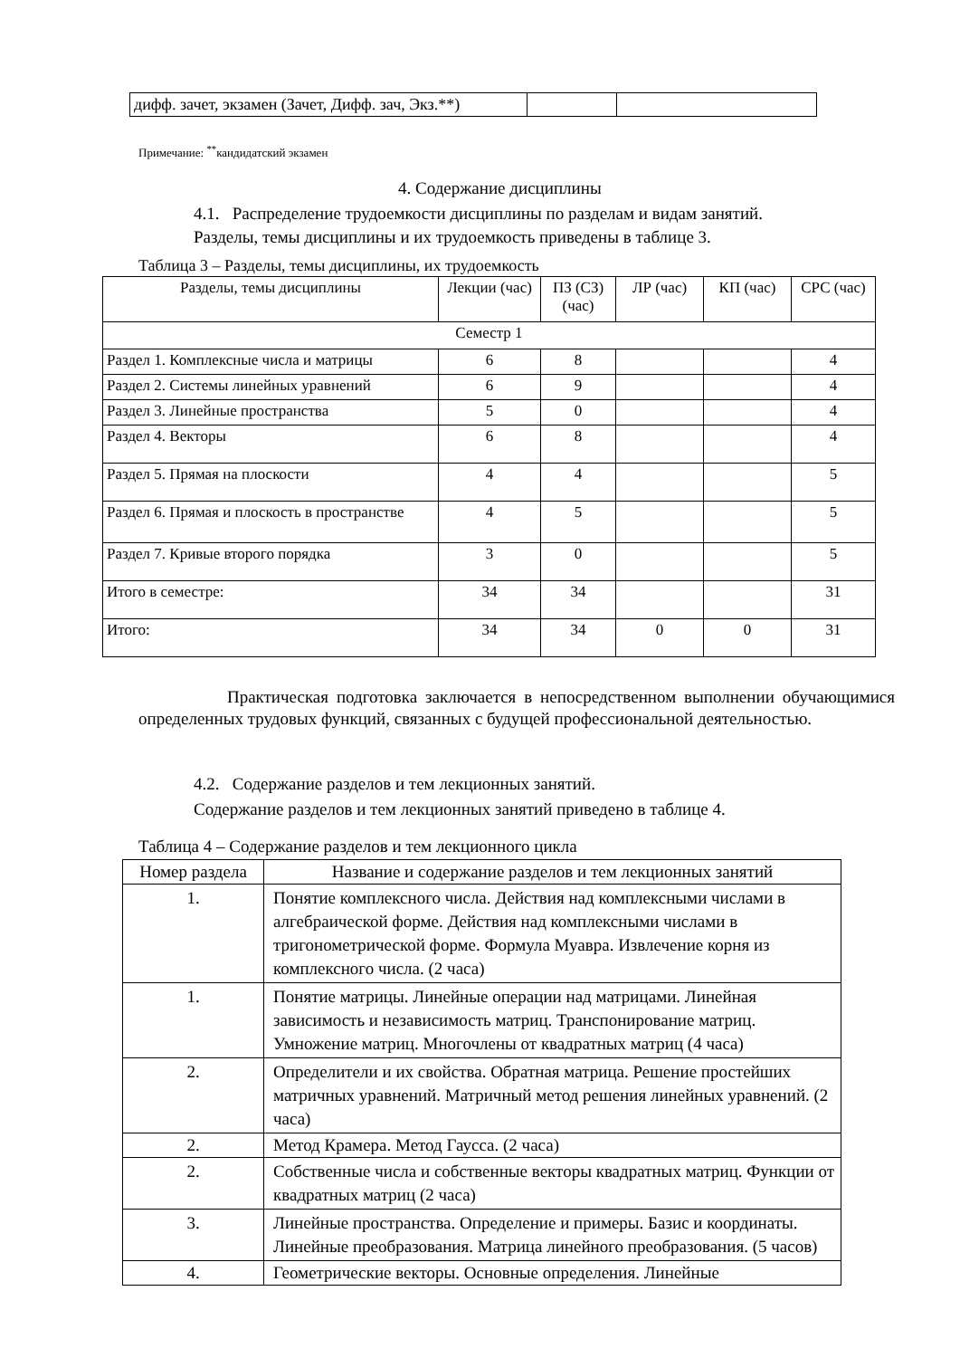| дифф. зачет, экзамен (Зачет, Дифф. зач, Экз.**) | | |
Примечание: <sup>**</sup>кандидатский экзамен
4. Содержание дисциплины
4.1. Распределение трудоемкости дисциплины по разделам и видам занятий.
Разделы, темы дисциплины и их трудоемкость приведены в таблице 3.
Таблица 3 – Разделы, темы дисциплины, их трудоемкость
| Разделы, темы дисциплины | Лекции (час) | ПЗ (СЗ) (час) | ЛР (час) | КП (час) | СРС (час) |
| Семестр 1 | | | | | |
| Раздел 1. Комплексные числа и матрицы | 6 | 8 | | | 4 |
| Раздел 2. Системы линейных уравнений | 6 | 9 | | | 4 |
| Раздел 3. Линейные пространства | 5 | 0 | | | 4 |
| Раздел 4. Векторы | 6 | 8 | | | 4 |
| Раздел 5. Прямая на плоскости | 4 | 4 | | | 5 |
| Раздел 6. Прямая и плоскость в пространстве | 4 | 5 | | | 5 |
| Раздел 7. Кривые второго порядка | 3 | 0 | | | 5 |
| Итого в семестре: | 34 | 34 | | | 31 |
| Итого: | 34 | 34 | 0 | 0 | 31 |
Практическая подготовка заключается в непосредственном выполнении обучающимися определенных трудовых функций, связанных с будущей профессиональной деятельностью.
4.2. Содержание разделов и тем лекционных занятий.
Содержание разделов и тем лекционных занятий приведено в таблице 4.
Таблица 4 – Содержание разделов и тем лекционного цикла
| Номер раздела | Название и содержание разделов и тем лекционных занятий |
| 1. | Понятие комплексного числа. Действия над комплексными числами в алгебраической форме. Действия над комплексными числами в тригонометрической форме. Формула Муавра. Извлечение корня из комплексного числа. (2 часа) |
| 1. | Понятие матрицы. Линейные операции над матрицами. Линейная зависимость и независимость матриц. Транспонирование матриц. Умножение матриц. Многочлены от квадратных матриц (4 часа) |
| 2. | Определители и их свойства. Обратная матрица. Решение простейших матричных уравнений. Матричный метод решения линейных уравнений. (2 часа) |
| 2. | Метод Крамера. Метод Гаусса. (2 часа) |
| 2. | Собственные числа и собственные векторы квадратных матриц. Функции от квадратных матриц (2 часа) |
| 3. | Линейные пространства. Определение и примеры. Базис и координаты. Линейные преобразования. Матрица линейного преобразования. (5 часов) |
| 4. | Геометрические векторы. Основные определения. Линейные |